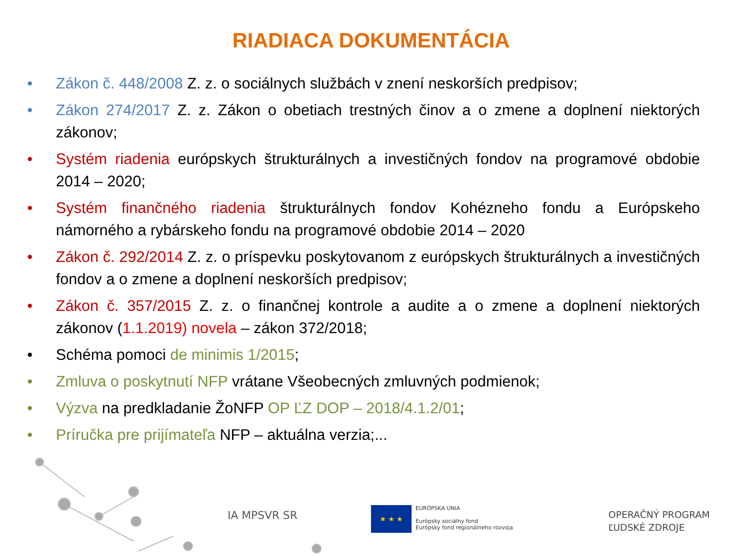RIADIACA DOKUMENTÁCIA
• Zákon č. 448/2008 Z. z. o sociálnych službách v znení neskorších predpisov;
• Zákon 274/2017 Z. z. Zákon o obetiach trestných činov a o zmene a doplnení niektorých zákonov;
• Systém riadenia európskych štrukturálnych a investičných fondov na programové obdobie 2014 – 2020;
• Systém finančného riadenia štrukturálnych fondov Kohézneho fondu a Európskeho námorného a rybárskeho fondu na programové obdobie 2014 – 2020
• Zákon č. 292/2014 Z. z. o príspevku poskytovanom z európskych štrukturálnych a investičných fondov a o zmene a doplnení neskorších predpisov;
• Zákon č. 357/2015 Z. z. o finančnej kontrole a audite a o zmene a doplnení niektorých zákonov (1.1.2019) novela – zákon 372/2018;
• Schéma pomoci de minimis 1/2015;
• Zmluva o poskytnutí NFP vrátane Všeobecných zmluvných podmienok;
• Výzva na predkladanie ŽoNFP OP ĽZ DOP – 2018/4.1.2/01;
• Príručka pre prijímateľa NFP – aktuálna verzia;...
IA MPSVR SR
★ ★ ★
EURÓPSKA ÚNIA
Európsky sociálny fond
Európsky fond regionálneho rozvoja
OPERAČNÝ PROGRAM
ĽUDSKÉ ZDROJE